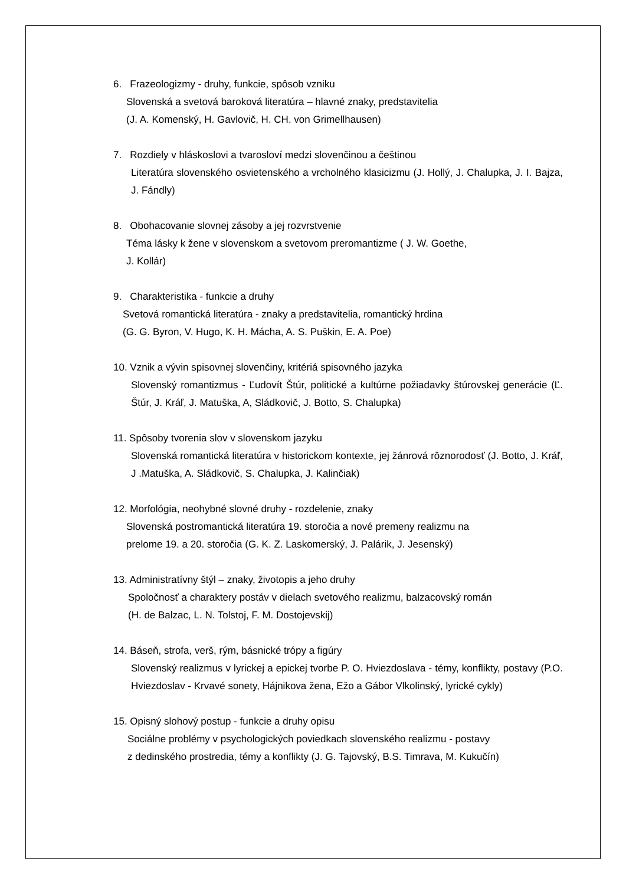6. Frazeologizmy - druhy, funkcie, spôsob vzniku
Slovenská a svetová baroková literatúra – hlavné znaky, predstavitelia
(J. A. Komenský, H. Gavlovič, H. CH. von Grimellhausen)
7. Rozdiely v hláskoslovi a tvarosloví medzi slovenčinou a češtinou
Literatúra slovenského osvietenského a vrcholného klasicizmu (J. Hollý, J. Chalupka, J. I. Bajza, J. Fándly)
8. Obohacovanie slovnej zásoby a jej rozvrstvenie
Téma lásky k žene v slovenskom a svetovom preromantizme ( J. W. Goethe,
J. Kollár)
9. Charakteristika - funkcie a druhy
Svetová romantická literatúra - znaky a predstavitelia, romantický hrdina
(G. G. Byron, V. Hugo, K. H. Mácha, A. S. Puškin, E. A. Poe)
10. Vznik a vývin spisovnej slovenčiny, kritériá spisovného jazyka
Slovenský romantizmus - Ľudovít Štúr, politické a kultúrne požiadavky štúrovskej generácie (Ľ. Štúr, J. Kráľ, J. Matuška, A, Sládkovič, J. Botto, S. Chalupka)
11. Spôsoby tvorenia slov v slovenskom jazyku
Slovenská romantická literatúra v historickom kontexte, jej žánrová rôznorodosť (J. Botto, J. Kráľ, J .Matuška, A. Sládkovič, S. Chalupka, J. Kalinčiak)
12. Morfológia, neohybné slovné druhy - rozdelenie, znaky
Slovenská postromantická literatúra 19. storočia a nové premeny realizmu na
prelome 19. a 20. storočia (G. K. Z. Laskomerský, J. Palárik, J. Jesenský)
13. Administratívny štýl – znaky, životopis a jeho druhy
Spoločnosť a charaktery postáv v dielach svetového realizmu, balzacovský román
(H. de Balzac, L. N. Tolstoj, F. M. Dostojevskij)
14. Báseň, strofa, verš, rým, básnické trópy a figúry
Slovenský realizmus v lyrickej a epickej tvorbe P. O. Hviezdoslava - témy, konflikty, postavy (P.O. Hviezdoslav - Krvavé sonety, Hájnikova žena, Ežo a Gábor Vlkolinský, lyrické cykly)
15. Opisný slohový postup - funkcie a druhy opisu
Sociálne problémy v psychologických poviedkach slovenského realizmu - postavy
z dedinského prostredia, témy a konflikty (J. G. Tajovský, B.S. Timrava, M. Kukučín)